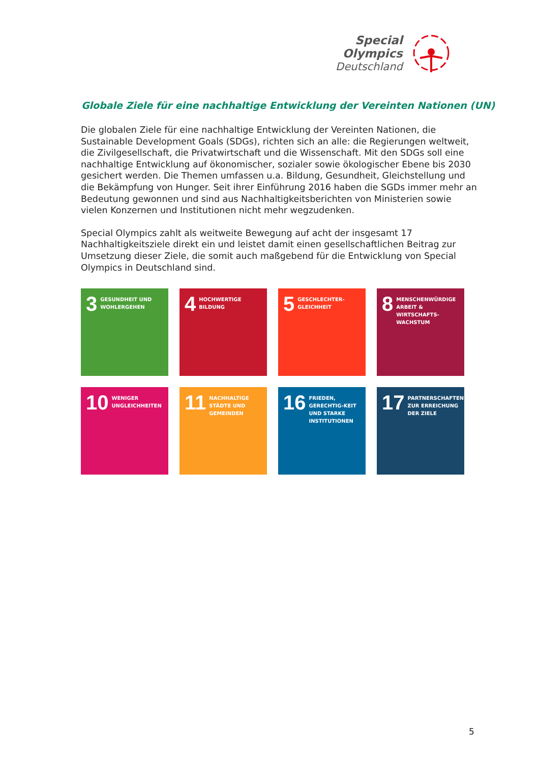Special
Olympics
Deutschland
Globale Ziele für eine nachhaltige Entwicklung der Vereinten Nationen (UN)
Die globalen Ziele für eine nachhaltige Entwicklung der Vereinten Nationen, die Sustainable Development Goals (SDGs), richten sich an alle: die Regierungen weltweit, die Zivilgesellschaft, die Privatwirtschaft und die Wissenschaft. Mit den SDGs soll eine nachhaltige Entwicklung auf ökonomischer, sozialer sowie ökologischer Ebene bis 2030 gesichert werden. Die Themen umfassen u.a. Bildung, Gesundheit, Gleichstellung und die Bekämpfung von Hunger. Seit ihrer Einführung 2016 haben die SGDs immer mehr an Bedeutung gewonnen und sind aus Nachhaltigkeitsberichten von Ministerien sowie vielen Konzernen und Institutionen nicht mehr wegzudenken.
Special Olympics zahlt als weitweite Bewegung auf acht der insgesamt 17 Nachhaltigkeitsziele direkt ein und leistet damit einen gesellschaftlichen Beitrag zur Umsetzung dieser Ziele, die somit auch maßgebend für die Entwicklung von Special Olympics in Deutschland sind.
3 GESUNDHEIT UND WOHLERGEHEN
4 HOCHWERTIGE BILDUNG
5 GESCHLECHTER-GLEICHHEIT
8 MENSCHENWÜRDIGE ARBEIT & WIRTSCHAFTS-WACHSTUM
10 WENIGER UNGLEICHHEITEN
11 NACHHALTIGE STÄDTE UND GEMEINDEN
16 FRIEDEN, GERECHTIG-KEIT UND STARKE INSTITUTIONEN
17 PARTNERSCHAFTEN ZUR ERREICHUNG DER ZIELE
5